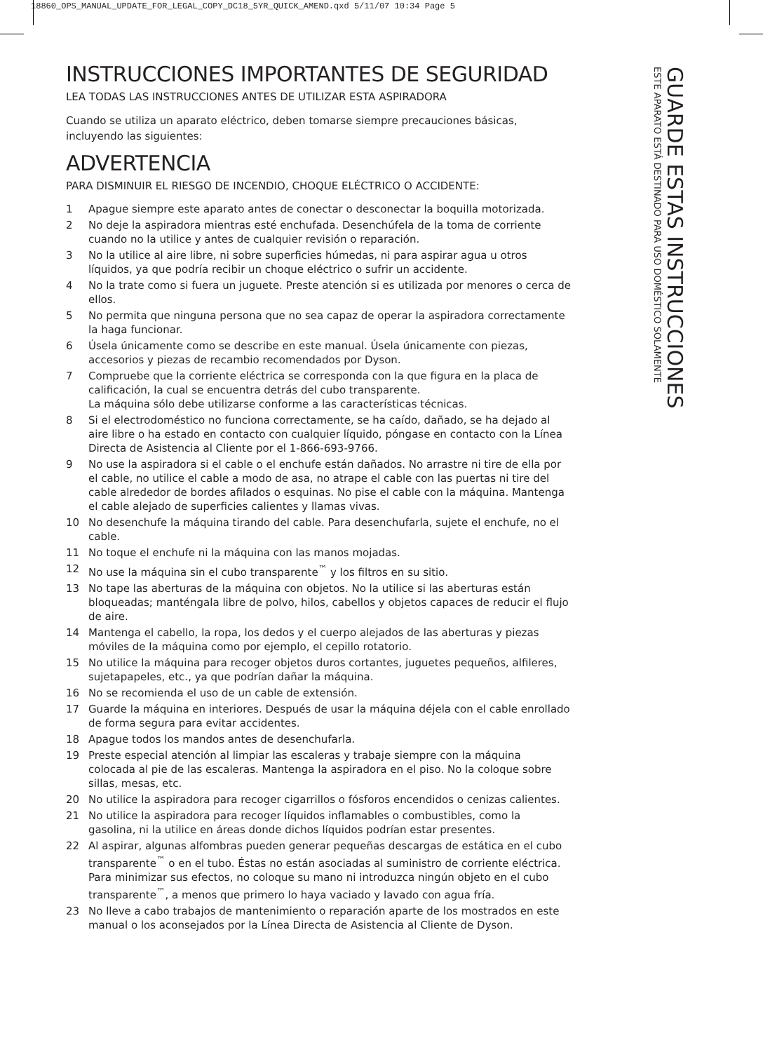18860_OPS_MANUAL_UPDATE_FOR_LEGAL_COPY_DC18_5YR_QUICK_AMEND.qxd 5/11/07 10:34 Page 5
INSTRUCCIONES IMPORTANTES DE SEGURIDAD
LEA TODAS LAS INSTRUCCIONES ANTES DE UTILIZAR ESTA ASPIRADORA
Cuando se utiliza un aparato eléctrico, deben tomarse siempre precauciones básicas, incluyendo las siguientes:
ADVERTENCIA
PARA DISMINUIR EL RIESGO DE INCENDIO, CHOQUE ELÉCTRICO O ACCIDENTE:
1 Apague siempre este aparato antes de conectar o desconectar la boquilla motorizada.
2 No deje la aspiradora mientras esté enchufada. Desenchúfela de la toma de corriente cuando no la utilice y antes de cualquier revisión o reparación.
3 No la utilice al aire libre, ni sobre superficies húmedas, ni para aspirar agua u otros líquidos, ya que podría recibir un choque eléctrico o sufrir un accidente.
4 No la trate como si fuera un juguete. Preste atención si es utilizada por menores o cerca de ellos.
5 No permita que ninguna persona que no sea capaz de operar la aspiradora correctamente la haga funcionar.
6 Úsela únicamente como se describe en este manual. Úsela únicamente con piezas, accesorios y piezas de recambio recomendados por Dyson.
7 Compruebe que la corriente eléctrica se corresponda con la que figura en la placa de calificación, la cual se encuentra detrás del cubo transparente.
La máquina sólo debe utilizarse conforme a las características técnicas.
8 Si el electrodoméstico no funciona correctamente, se ha caído, dañado, se ha dejado al aire libre o ha estado en contacto con cualquier líquido, póngase en contacto con la Línea Directa de Asistencia al Cliente por el 1-866-693-9766.
9 No use la aspiradora si el cable o el enchufe están dañados. No arrastre ni tire de ella por el cable, no utilice el cable a modo de asa, no atrape el cable con las puertas ni tire del cable alrededor de bordes afilados o esquinas. No pise el cable con la máquina. Mantenga el cable alejado de superficies calientes y llamas vivas.
10 No desenchufe la máquina tirando del cable. Para desenchufarla, sujete el enchufe, no el cable.
11 No toque el enchufe ni la máquina con las manos mojadas.
12 No use la máquina sin el cubo transparente<sup>™</sup> y los filtros en su sitio.
13 No tape las aberturas de la máquina con objetos. No la utilice si las aberturas están bloqueadas; manténgala libre de polvo, hilos, cabellos y objetos capaces de reducir el flujo de aire.
14 Mantenga el cabello, la ropa, los dedos y el cuerpo alejados de las aberturas y piezas móviles de la máquina como por ejemplo, el cepillo rotatorio.
15 No utilice la máquina para recoger objetos duros cortantes, juguetes pequeños, alfileres, sujetapapeles, etc., ya que podrían dañar la máquina.
16 No se recomienda el uso de un cable de extensión.
17 Guarde la máquina en interiores. Después de usar la máquina déjela con el cable enrollado de forma segura para evitar accidentes.
18 Apague todos los mandos antes de desenchufarla.
19 Preste especial atención al limpiar las escaleras y trabaje siempre con la máquina colocada al pie de las escaleras. Mantenga la aspiradora en el piso. No la coloque sobre sillas, mesas, etc.
20 No utilice la aspiradora para recoger cigarrillos o fósforos encendidos o cenizas calientes.
21 No utilice la aspiradora para recoger líquidos inflamables o combustibles, como la gasolina, ni la utilice en áreas donde dichos líquidos podrían estar presentes.
22 Al aspirar, algunas alfombras pueden generar pequeñas descargas de estática en el cubo transparente<sup>™</sup> o en el tubo. Éstas no están asociadas al suministro de corriente eléctrica. Para minimizar sus efectos, no coloque su mano ni introduzca ningún objeto en el cubo transparente<sup>™</sup>, a menos que primero lo haya vaciado y lavado con agua fría.
23 No lleve a cabo trabajos de mantenimiento o reparación aparte de los mostrados en este manual o los aconsejados por la Línea Directa de Asistencia al Cliente de Dyson.
GUARDE ESTAS INSTRUCCIONES
ESTE APARATO ESTÁ DESTINADO PARA USO DOMÉSTICO SOLAMENTE